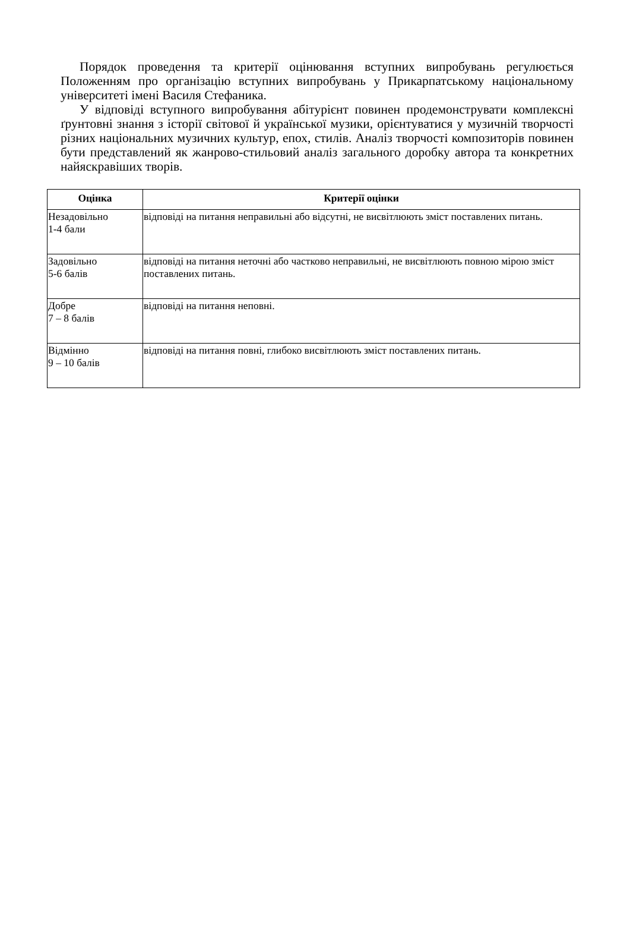Порядок проведення та критерії оцінювання вступних випробувань регулюється Положенням про організацію вступних випробувань у Прикарпатському національному університеті імені Василя Стефаника.
У відповіді вступного випробування абітурієнт повинен продемонструвати комплексні ґрунтовні знання з історії світової й української музики, орієнтуватися у музичній творчості різних національних музичних культур, епох, стилів. Аналіз творчості композиторів повинен бути представлений як жанрово-стильовий аналіз загального доробку автора та конкретних найяскравіших творів.
| Оцінка | Критерії оцінки |
| --- | --- |
| Незадовільно 1-4 бали | відповіді на питання неправильні або відсутні, не висвітлюють зміст поставлених питань. |
| Задовільно 5-6 балів | відповіді на питання неточні або частково неправильні, не висвітлюють повною мірою зміст поставлених питань. |
| Добре 7 – 8 балів | відповіді на питання неповні. |
| Відмінно 9 – 10 балів | відповіді на питання повні, глибоко висвітлюють зміст поставлених питань. |